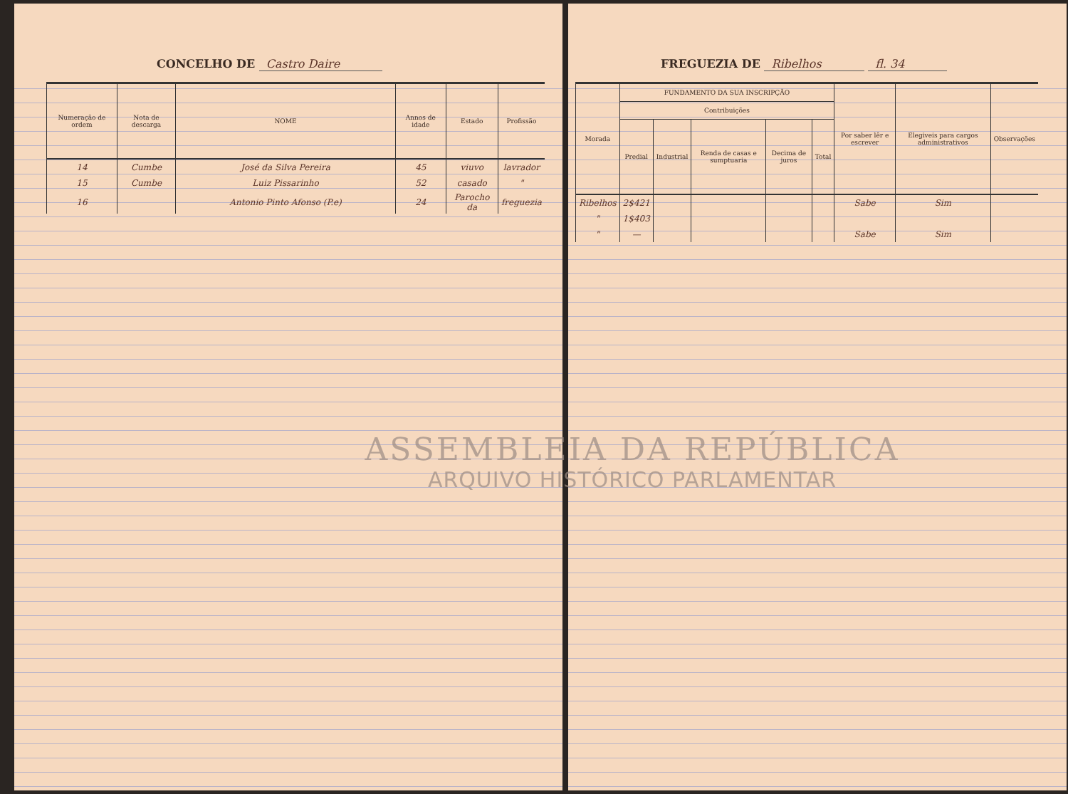CONCELHO DE Castro Daire
| Numeração de ordem | Nota de descarga | NOME | Annos de idade | Estado | Profissão |
| --- | --- | --- | --- | --- | --- |
| 14 | Cumbe | José da Silva Pereira | 45 | viuvo | lavrador |
| 15 | Cumbe | Luiz Pissarinho | 52 | casado | " |
| 16 | | Antonio Pinto Afonso (P.e) | 24 | Parocho da | freguezia |
FREGUEZIA DE Ribelhos fl. 34
| Morada | FUNDAMENTO DA SUA INSCRIPÇÃO | | | | | Por saber lêr e escrever | Elegiveis para cargos administrativos | Observações |
| --- | --- | --- | --- | --- | --- | --- | --- | --- |
| | Contribuições | | | | | | | |
| | Predial | Industrial | Renda de casas e sumptuaria | Decima de juros | Total | | | |
| Ribelhos | 2$421 | | | | | Sabe | Sim | |
| " | 1$403 | | | | | | | |
| " | — | | | | | Sabe | Sim | |
ASSEMBLEIA DA REPÚBLICA
ARQUIVO HISTÓRICO PARLAMENTAR